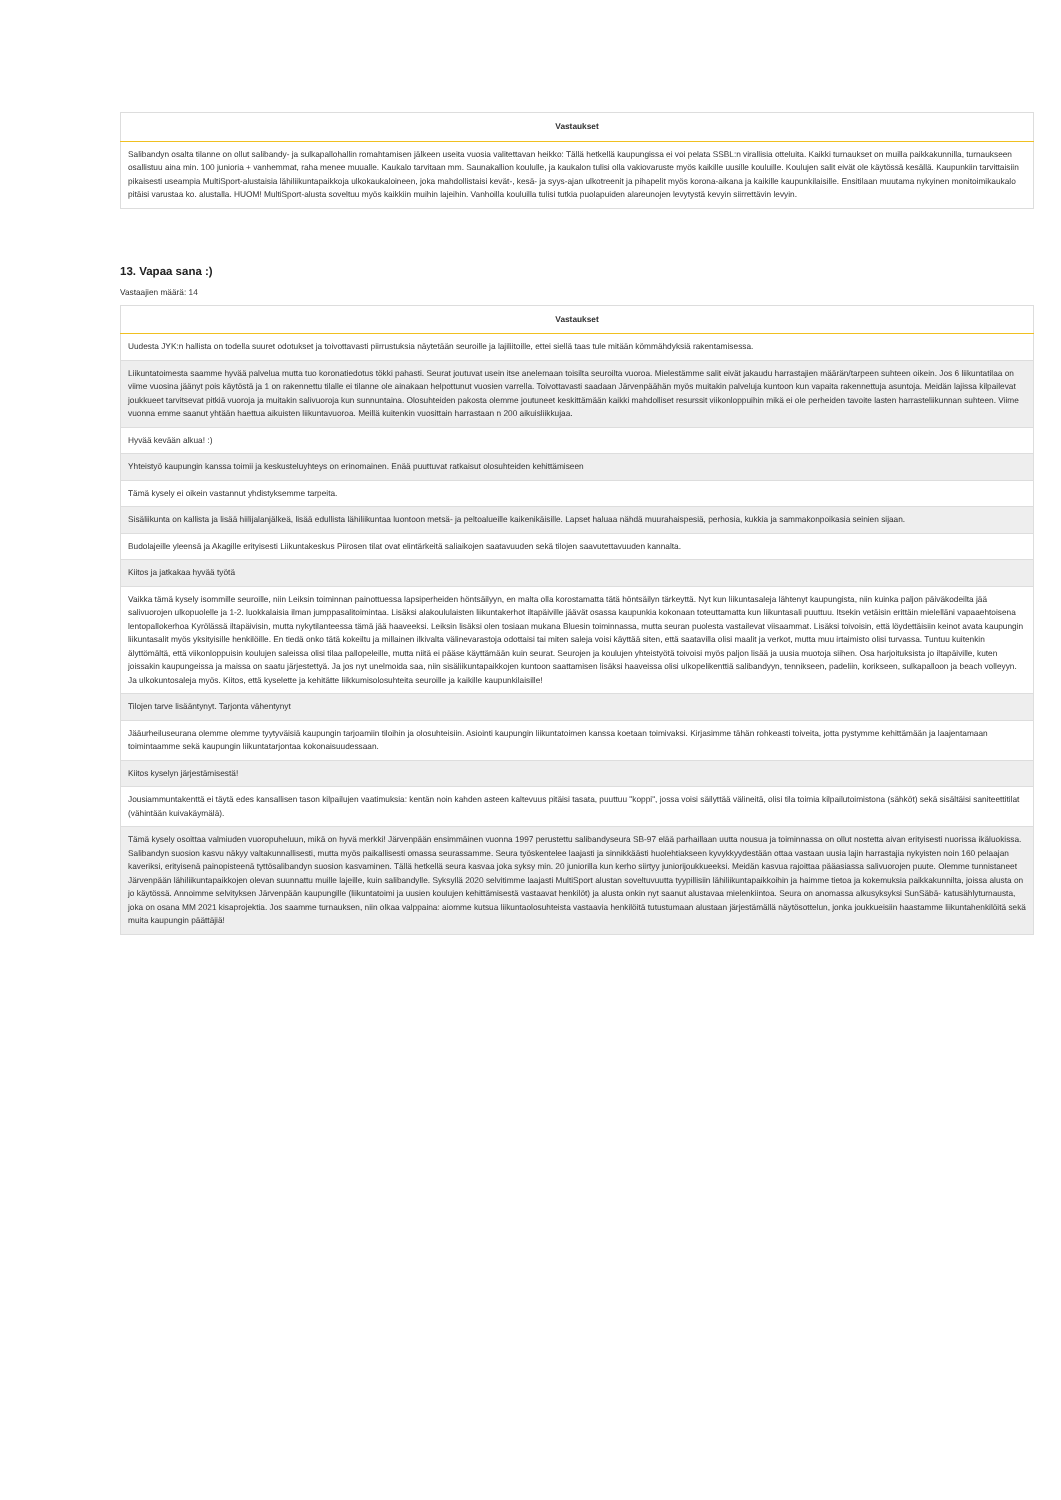| Vastaukset |
| --- |
| Salibandyn osalta tilanne on ollut salibandy- ja sulkapallohallin romahtamisen jälkeen useita vuosia valitettavan heikko: Tällä hetkellä kaupungissa ei voi pelata SSBL:n virallisia otteluita. Kaikki turnaukset on muilla paikkakunnilla, turnaukseen osallistuu aina min. 100 junioria + vanhemmat, raha menee muualle. Kaukalo tarvitaan mm. Saunakallion koululle, ja kaukalon tulisi olla vakiovaruste myös kaikille uusille kouluille. Koulujen salit eivät ole käytössä kesällä. Kaupunkiin tarvittaisiin pikaisesti useampia MultiSport-alustaisia lähiliikuntapaikkoja ulkokaukaloineen, joka mahdollistaisi kevät-, kesä- ja syys-ajan ulkotreenit ja pihapelit myös korona-aikana ja kaikille kaupunkilaisille. Ensitilaan muutama nykyinen monitoimikaukalo pitäisi varustaa ko. alustalla. HUOM! MultiSport-alusta soveltuu myös kaikkiin muihin lajeihin. Vanhoilla kouluilla tulisi tutkia puolapuiden alareunojen levytystä kevyin siirrettävin levyin. |
13. Vapaa sana :)
Vastaajien määrä: 14
| Vastaukset |
| --- |
| Uudesta JYK:n hallista on todella suuret odotukset ja toivottavasti piirrustuksia näytetään seuroille ja lajiliitoille, ettei siellä taas tule mitään kömmähdyksiä rakentamisessa. |
| Liikuntatoimesta saamme hyvää palvelua mutta tuo koronatiedotus tökki pahasti. Seurat joutuvat usein itse anelemaan toisilta seuroilta vuoroa. Mielestämme salit eivät jakaudu harrastajien määrän/tarpeen suhteen oikein. Jos 6 liikuntatilaa on viime vuosina jäänyt pois käytöstä ja 1 on rakennettu tilalle ei tilanne ole ainakaan helpottunut vuosien varrella. Toivottavasti saadaan Järvenpäähän myös muitakin palveluja kuntoon kun vapaita rakennettuja asuntoja. Meidän lajissa kilpailevat joukkueet tarvitsevat pitkiä vuoroja ja muitakin salivuoroja kun sunnuntaina. Olosuhteiden pakosta olemme joutuneet keskittämään kaikki mahdolliset resurssit viikonloppuihin mikä ei ole perheiden tavoite lasten harrasteliikunnan suhteen. Viime vuonna emme saanut yhtään haettua aikuisten liikuntavuoroa. Meillä kuitenkin vuosittain harrastaan n 200 aikuisliikkujaa. |
| Hyvää kevään alkua! :) |
| Yhteistyö kaupungin kanssa toimii ja keskusteluyhteys on erinomainen. Enää puuttuvat ratkaisut olosuhteiden kehittämiseen |
| Tämä kysely ei oikein vastannut yhdistyksemme tarpeita. |
| Sisäliikunta on kallista ja lisää hiilijalanjälkeä, lisää edullista lähiliikuntaa luontoon metsä- ja peltoalueille kaikenikäisille. Lapset haluaa nähdä muurahaispesiä, perhosia, kukkia ja sammakonpoikasia seinien sijaan. |
| Budolajeille yleensä ja Akagille erityisesti Liikuntakeskus Piirosen tilat ovat elintärkeitä saliaikojen saatavuuden sekä tilojen saavutettavuuden kannalta. |
| Kiitos ja jatkakaa hyvää työtä |
| Vaikka tämä kysely isommille seuroille, niin Leiksin toiminnan painottuessa lapsiperheiden höntsäilyyn, en malta olla korostamatta tätä höntsäilyn tärkeyttä. Nyt kun liikuntasaleja lähtenyt kaupungista, niin kuinka paljon päiväkodeilta jää salivuorojen ulkopuolelle ja 1-2. luokkalaisia ilman jumppasalitoimintaa. Lisäksi alakoululaisten liikuntakerhot iltapäiville jäävät osassa kaupunkia kokonaan toteuttamatta kun liikuntasali puuttuu. Itsekin vetäisin erittäin mielelläni vapaaehtoisena lentopallokerhoa Kyrölässä iltapäivisin, mutta nykytilanteessa tämä jää haaveeksi. Leiksin lisäksi olen tosiaan mukana Bluesin toiminnassa, mutta seuran puolesta vastailevat viisaammat. Lisäksi toivoisin, että löydettäisiin keinot avata kaupungin liikuntasalit myös yksityisille henkilöille. En tiedä onko tätä kokeiltu ja millainen ilkivalta välinevarastoja odottaisi tai miten saleja voisi käyttää siten, että saatavilla olisi maalit ja verkot, mutta muu irtaimisto olisi turvassa. Tuntuu kuitenkin älyttömältä, että viikonloppuisin koulujen saleissa olisi tilaa pallopeleille, mutta niitä ei pääse käyttämään kuin seurat. Seurojen ja koulujen yhteistyötä toivoisi myös paljon lisää ja uusia muotoja siihen. Osa harjoituksista jo iltapäiville, kuten joissakin kaupungeissa ja maissa on saatu järjestettyä. Ja jos nyt unelmoida saa, niin sisäliikuntapaikkojen kuntoon saattamisen lisäksi haaveissa olisi ulkopelikenttiä salibandyyn, tennikseen, padeliin, korikseen, sulkapalloon ja beach volleyyn. Ja ulkokuntosaleja myös. Kiitos, että kyselette ja kehitätte liikkumisolosuhteita seuroille ja kaikille kaupunkilaisille! |
| Tilojen tarve lisääntynyt. Tarjonta vähentynyt |
| Jääurheiluseurana olemme olemme tyytyväisiä kaupungin tarjoamiin tiloihin ja olosuhteisiin. Asiointi kaupungin liikuntatoimen kanssa koetaan toimivaksi. Kirjasimme tähän rohkeasti toiveita, jotta pystymme kehittämään ja laajentamaan toimintaamme sekä kaupungin liikuntatarjontaa kokonaisuudessaan. |
| Kiitos kyselyn järjestämisestä! |
| Jousiammuntakenttä ei täytä edes kansallisen tason kilpailujen vaatimuksia: kentän noin kahden asteen kaltevuus pitäisi tasata, puuttuu "koppi", jossa voisi säilyttää välineitä, olisi tila toimia kilpailutoimistona (sähköt) sekä sisältäisi saniteettitilat (vähintään kuivakäymälä). |
| Tämä kysely osoittaa valmiuden vuoropuheluun, mikä on hyvä merkki! Järvenpään ensimmäinen vuonna 1997 perustettu salibandyseura SB-97 elää parhaillaan uutta nousua ja toiminnassa on ollut nostetta aivan erityisesti nuorissa ikäluokissa. Salibandyn suosion kasvu näkyy valtakunnallisesti, mutta myös paikallisesti omassa seurassamme. Seura työskentelee laajasti ja sinnikkäästi huolehtiakseen kyvykkyydestään ottaa vastaan uusia lajin harrastajia nykyisten noin 160 pelaajan kaveriksi, erityisenä painopisteenä tyttösalibandyn suosion kasvaminen. Tällä hetkellä seura kasvaa joka syksy min. 20 juniorilla kun kerho siirtyy juniorijoukkueeksi. Meidän kasvua rajoittaa pääasiassa salivuorojen puute. Olemme tunnistaneet Järvenpään lähiliikuntapaikkojen olevan suunnattu muille lajeille, kuin salibandylle. Syksyllä 2020 selvitimme laajasti MultiSport alustan soveltuvuutta tyypillisiin lähiliikuntapaikkoihin ja haimme tietoa ja kokemuksia paikkakunnilta, joissa alusta on jo käytössä. Annoimme selvityksen Järvenpään kaupungille (liikuntatoimi ja uusien koulujen kehittämisestä vastaavat henkilöt) ja alusta onkin nyt saanut alustavaa mielenkiintoa. Seura on anomassa alkusyksyksi SunSäbä- katusählyturnausta, joka on osana MM 2021 kisaprojektia. Jos saamme turnauksen, niin olkaa valppaina: aiomme kutsua liikuntaolosuhteista vastaavia henkilöitä tutustumaan alustaan järjestämällä näytösottelun, jonka joukkueisiin haastamme liikuntahenkilöitä sekä muita kaupungin päättäjiä! |